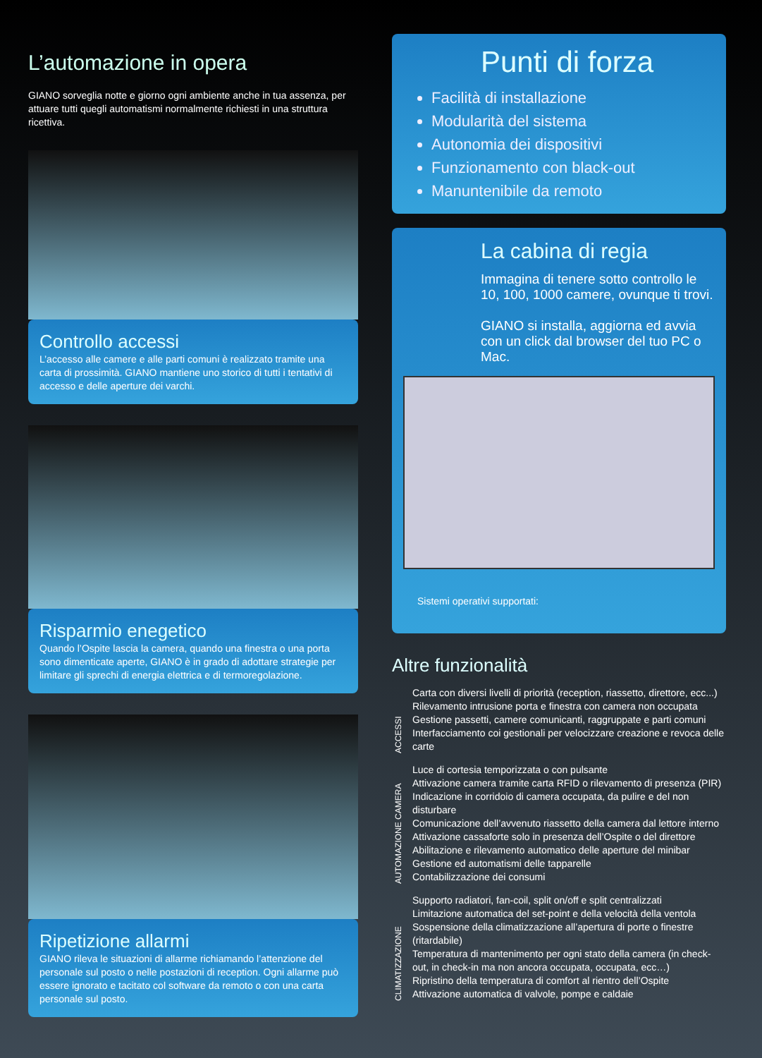L’automazione in opera
GIANO sorveglia notte e giorno ogni ambiente anche in tua assenza, per attuare tutti quegli automatismi normalmente richiesti in una struttura ricettiva.
Controllo accessi
L’accesso alle camere e alle parti comuni è realizzato tramite una carta di prossimità. GIANO mantiene uno storico di tutti i tentativi di accesso e delle aperture dei varchi.
Risparmio enegetico
Quando l’Ospite lascia la camera, quando una finestra o una porta sono dimenticate aperte, GIANO è in grado di adottare strategie per limitare gli sprechi di energia elettrica e di termoregolazione.
Ripetizione allarmi
GIANO rileva le situazioni di allarme richiamando l’attenzione del personale sul posto o nelle postazioni di reception. Ogni allarme può essere ignorato e tacitato col software da remoto o con una carta personale sul posto.
Punti di forza
Facilità di installazione
Modularità del sistema
Autonomia dei dispositivi
Funzionamento con black-out
Manuntenibile da remoto
La cabina di regia
Immagina di tenere sotto controllo le 10, 100, 1000 camere, ovunque ti trovi.
GIANO si installa, aggiorna ed avvia con un click dal browser del tuo PC o Mac.
Sistemi operativi supportati:
Altre funzionalità
ACCESSI
Carta con diversi livelli di priorità (reception, riassetto, direttore, ecc...)
Rilevamento intrusione porta e finestra con camera non occupata
Gestione passetti, camere comunicanti, raggruppate e parti comuni
Interfacciamento coi gestionali per velocizzare creazione e revoca delle carte
AUTOMAZIONE CAMERA
Luce di cortesia temporizzata o con pulsante
Attivazione camera tramite carta RFID o rilevamento di presenza (PIR)
Indicazione in corridoio di camera occupata, da pulire e del non disturbare
Comunicazione dell’avvenuto riassetto della camera dal lettore interno
Attivazione cassaforte solo in presenza dell’Ospite o del direttore
Abilitazione e rilevamento automatico delle aperture del minibar
Gestione ed automatismi delle tapparelle
Contabilizzazione dei consumi
CLIMATIZZAZIONE
Supporto radiatori, fan-coil, split on/off e split centralizzati
Limitazione automatica del set-point e della velocità della ventola
Sospensione della climatizzazione all’apertura di porte o finestre (ritardabile)
Temperatura di mantenimento per ogni stato della camera (in check-out, in check-in ma non ancora occupata, occupata, ecc…)
Ripristino della temperatura di comfort al rientro dell’Ospite
Attivazione automatica di valvole, pompe e caldaie